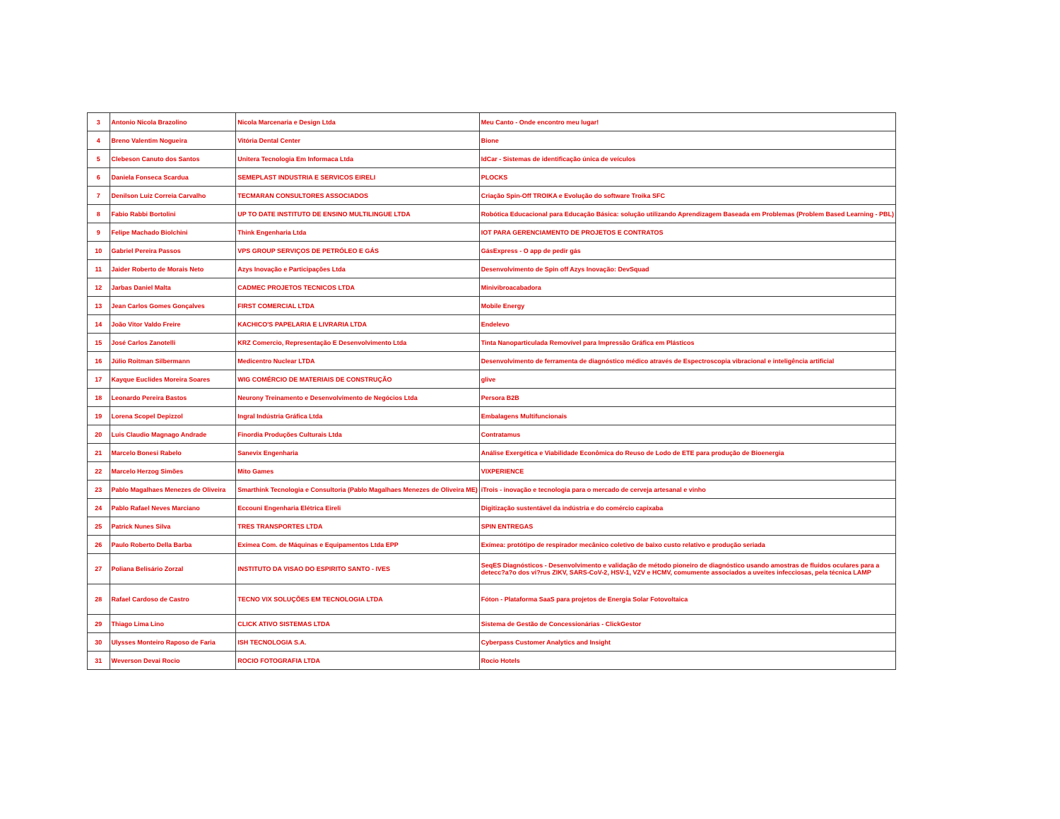| 3 | Antonio Nicola Brazolino | Nicola Marcenaria e Design Ltda | Meu Canto - Onde encontro meu lugar! |
| 4 | Breno Valentim Nogueira | Vitória Dental Center | Bione |
| 5 | Clebeson Canuto dos Santos | Unitera Tecnologia Em Informaca Ltda | IdCar - Sistemas de identificação única de veículos |
| 6 | Daniela Fonseca Scardua | SEMEPLAST INDUSTRIA E SERVICOS EIRELI | PLOCKS |
| 7 | Denilson Luiz Correia Carvalho | TECMARAN CONSULTORES ASSOCIADOS | Criação Spin-Off TROIKA e Evolução do software Troika SFC |
| 8 | Fabio Rabbi Bortolini | UP TO DATE INSTITUTO DE ENSINO MULTILINGUE LTDA | Robótica Educacional para Educação Básica: solução utilizando Aprendizagem Baseada em Problemas (Problem Based Learning - PBL) |
| 9 | Felipe Machado Biolchini | Think Engenharia Ltda | IOT PARA GERENCIAMENTO DE PROJETOS E CONTRATOS |
| 10 | Gabriel Pereira Passos | VPS GROUP SERVIÇOS DE PETRÓLEO E GÁS | GásExpress - O app de pedir gás |
| 11 | Jaider Roberto de Morais Neto | Azys Inovação e Participações Ltda | Desenvolvimento de Spin off Azys Inovação: DevSquad |
| 12 | Jarbas Daniel Malta | CADMEC PROJETOS TECNICOS LTDA | Minivibroacabadora |
| 13 | Jean Carlos Gomes Gonçalves | FIRST COMERCIAL LTDA | Mobile Energy |
| 14 | João Vitor Valdo Freire | KACHICO'S PAPELARIA E LIVRARIA LTDA | Endelevo |
| 15 | José Carlos Zanotelli | KRZ Comercio, Representação E Desenvolvimento Ltda | Tinta Nanoparticulada Removível para Impressão Gráfica em Plásticos |
| 16 | Júlio Roitman Silbermann | Medicentro Nuclear LTDA | Desenvolvimento de ferramenta de diagnóstico médico através de Espectroscopia vibracional e inteligência artificial |
| 17 | Kayque Euclides Moreira Soares | WIG COMÉRCIO DE MATERIAIS DE CONSTRUÇÃO | glive |
| 18 | Leonardo Pereira Bastos | Neurony Treinamento e Desenvolvimento de Negócios Ltda | Persora B2B |
| 19 | Lorena Scopel Depizzol | Ingral Indústria Gráfica Ltda | Embalagens Multifuncionais |
| 20 | Luis Claudio Magnago Andrade | Finordia Produções Culturais Ltda | Contratamus |
| 21 | Marcelo Bonesi Rabelo | Sanevix Engenharia | Análise Exergética e Viabilidade Econômica do Reuso de Lodo de ETE para produção de Bioenergia |
| 22 | Marcelo Herzog Simões | Mito Games | VIXPERIENCE |
| 23 | Pablo Magalhaes Menezes de Oliveira | Smarthink Tecnologia e Consultoria (Pablo Magalhaes Menezes de Oliveira ME) | iTrois - inovação e tecnologia para o mercado de cerveja artesanal e vinho |
| 24 | Pablo Rafael Neves Marciano | Eccouni Engenharia Elétrica Eireli | Digitização sustentável da indústria e do comércio capixaba |
| 25 | Patrick Nunes Silva | TRES TRANSPORTES LTDA | SPIN ENTREGAS |
| 26 | Paulo Roberto Della Barba | Exímea Com. de Máquinas e Equipamentos Ltda EPP | Exímea: protótipo de respirador mecânico coletivo de baixo custo relativo e produção seriada |
| 27 | Poliana Belisário Zorzal | INSTITUTO DA VISAO DO ESPIRITO SANTO - IVES | SeqES Diagnósticos - Desenvolvimento e validação de método pioneiro de diagnóstico usando amostras de fluidos oculares para a detecc?a?o dos vi?rus ZIKV, SARS-CoV-2, HSV-1, VZV e HCMV, comumente associados a uveites infecciosas, pela técnica LAMP |
| 28 | Rafael Cardoso de Castro | TECNO VIX SOLUÇÕES EM TECNOLOGIA LTDA | Fóton - Plataforma SaaS para projetos de Energia Solar Fotovoltaica |
| 29 | Thiago Lima Lino | CLICK ATIVO SISTEMAS LTDA | Sistema de Gestão de Concessionárias - ClickGestor |
| 30 | Ulysses Monteiro Raposo de Faria | ISH TECNOLOGIA S.A. | Cyberpass Customer Analytics and Insight |
| 31 | Weverson Devai Rocio | ROCIO FOTOGRAFIA LTDA | Rocio Hotels |